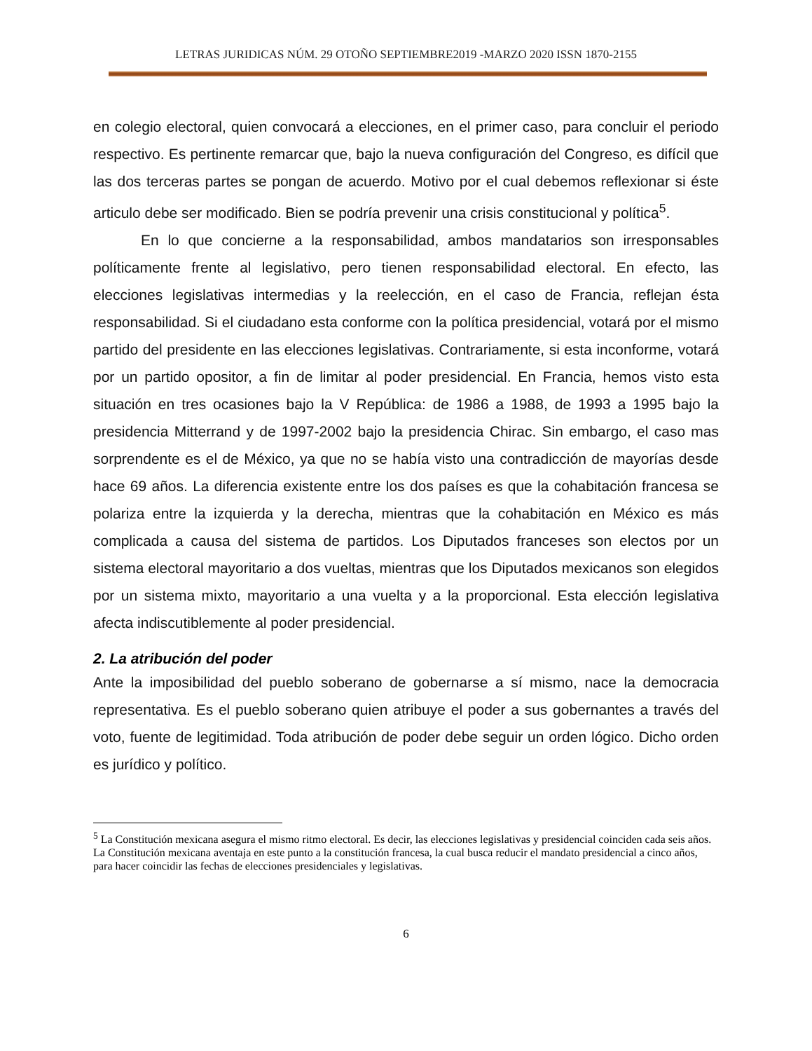LETRAS JURIDICAS NÚM. 29 OTOÑO SEPTIEMBRE2019 -MARZO 2020 ISSN 1870-2155
en colegio electoral, quien convocará a elecciones, en el primer caso, para concluir el periodo respectivo. Es pertinente remarcar que, bajo la nueva configuración del Congreso, es difícil que las dos terceras partes se pongan de acuerdo. Motivo por el cual debemos reflexionar si éste articulo debe ser modificado. Bien se podría prevenir una crisis constitucional y política<sup>5</sup>.
En lo que concierne a la responsabilidad, ambos mandatarios son irresponsables políticamente frente al legislativo, pero tienen responsabilidad electoral. En efecto, las elecciones legislativas intermedias y la reelección, en el caso de Francia, reflejan ésta responsabilidad. Si el ciudadano esta conforme con la política presidencial, votará por el mismo partido del presidente en las elecciones legislativas. Contrariamente, si esta inconforme, votará por un partido opositor, a fin de limitar al poder presidencial. En Francia, hemos visto esta situación en tres ocasiones bajo la V República: de 1986 a 1988, de 1993 a 1995 bajo la presidencia Mitterrand y de 1997-2002 bajo la presidencia Chirac. Sin embargo, el caso mas sorprendente es el de México, ya que no se había visto una contradicción de mayorías desde hace 69 años. La diferencia existente entre los dos países es que la cohabitación francesa se polariza entre la izquierda y la derecha, mientras que la cohabitación en México es más complicada a causa del sistema de partidos. Los Diputados franceses son electos por un sistema electoral mayoritario a dos vueltas, mientras que los Diputados mexicanos son elegidos por un sistema mixto, mayoritario a una vuelta y a la proporcional. Esta elección legislativa afecta indiscutiblemente al poder presidencial.
2. La atribución del poder
Ante la imposibilidad del pueblo soberano de gobernarse a sí mismo, nace la democracia representativa. Es el pueblo soberano quien atribuye el poder a sus gobernantes a través del voto, fuente de legitimidad. Toda atribución de poder debe seguir un orden lógico. Dicho orden es jurídico y político.
<sup>5</sup> La Constitución mexicana asegura el mismo ritmo electoral. Es decir, las elecciones legislativas y presidencial coinciden cada seis años. La Constitución mexicana aventaja en este punto a la constitución francesa, la cual busca reducir el mandato presidencial a cinco años, para hacer coincidir las fechas de elecciones presidenciales y legislativas.
6